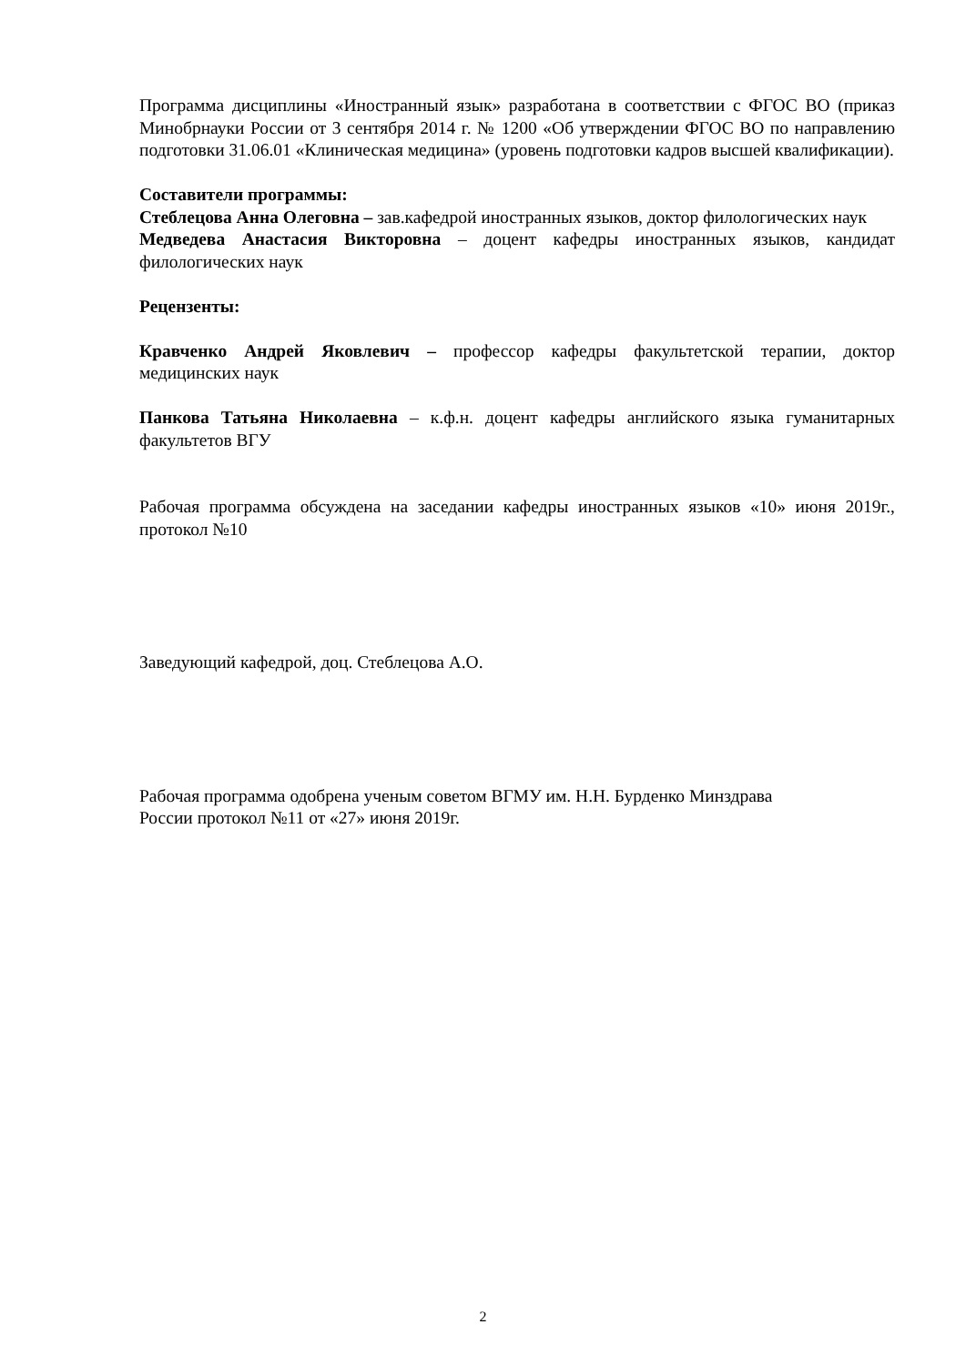Программа дисциплины «Иностранный язык» разработана в соответствии с ФГОС ВО (приказ Минобрнауки России от 3 сентября 2014 г. № 1200 «Об утверждении ФГОС ВО по направлению подготовки 31.06.01 «Клиническая медицина» (уровень подготовки кадров высшей квалификации).
Составители программы:
Стеблецова Анна Олеговна – зав.кафедрой иностранных языков, доктор филологических наук
Медведева Анастасия Викторовна – доцент кафедры иностранных языков, кандидат филологических наук
Рецензенты:
Кравченко Андрей Яковлевич – профессор кафедры факультетской терапии, доктор медицинских наук
Панкова Татьяна Николаевна – к.ф.н. доцент кафедры английского языка гуманитарных факультетов ВГУ
Рабочая программа обсуждена на заседании кафедры иностранных языков «10» июня 2019г., протокол №10
Заведующий кафедрой, доц. Стеблецова А.О.
Рабочая программа одобрена ученым советом ВГМУ им. Н.Н. Бурденко Минздрава
России протокол №11 от «27» июня 2019г.
2